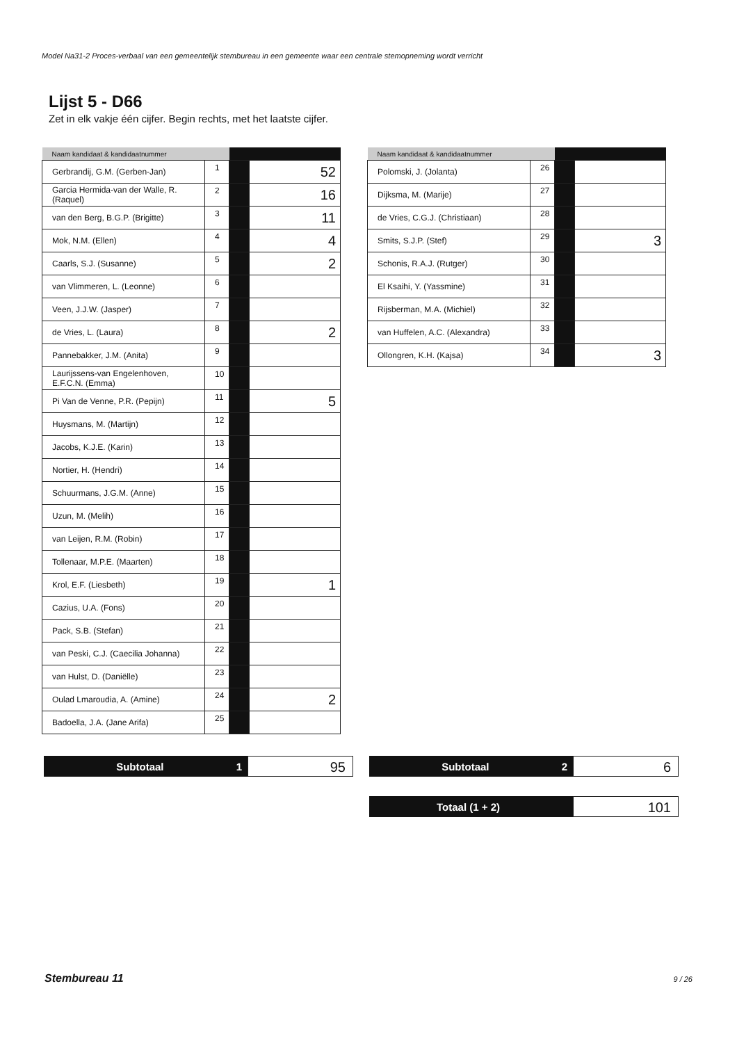Model Na31-2 Proces-verbaal van een gemeentelijk stembureau in een gemeente waar een centrale stemopneming wordt verricht
Lijst 5 - D66
Zet in elk vakje één cijfer. Begin rechts, met het laatste cijfer.
| Naam kandidaat & kandidaatnummer | | | |
| --- | --- | --- | --- |
| Gerbrandij, G.M. (Gerben-Jan) | 1 | | 52 |
| Garcia Hermida-van der Walle, R. (Raquel) | 2 | | 16 |
| van den Berg, B.G.P. (Brigitte) | 3 | | 11 |
| Mok, N.M. (Ellen) | 4 | | 4 |
| Caarls, S.J. (Susanne) | 5 | | 2 |
| van Vlimmeren, L. (Leonne) | 6 | | |
| Veen, J.J.W. (Jasper) | 7 | | |
| de Vries, L. (Laura) | 8 | | 2 |
| Pannebakker, J.M. (Anita) | 9 | | |
| Laurijssens-van Engelenhoven, E.F.C.N. (Emma) | 10 | | |
| Pi Van de Venne, P.R. (Pepijn) | 11 | | 5 |
| Huysmans, M. (Martijn) | 12 | | |
| Jacobs, K.J.E. (Karin) | 13 | | |
| Nortier, H. (Hendri) | 14 | | |
| Schuurmans, J.G.M. (Anne) | 15 | | |
| Uzun, M. (Melih) | 16 | | |
| van Leijen, R.M. (Robin) | 17 | | |
| Tollenaar, M.P.E. (Maarten) | 18 | | |
| Krol, E.F. (Liesbeth) | 19 | | 1 |
| Cazius, U.A. (Fons) | 20 | | |
| Pack, S.B. (Stefan) | 21 | | |
| van Peski, C.J. (Caecilia Johanna) | 22 | | |
| van Hulst, D. (Daniëlle) | 23 | | |
| Oulad Lmaroudia, A. (Amine) | 24 | | 2 |
| Badoella, J.A. (Jane Arifa) | 25 | | |
| Naam kandidaat & kandidaatnummer | | | |
| --- | --- | --- | --- |
| Polomski, J. (Jolanta) | 26 | | |
| Dijksma, M. (Marije) | 27 | | |
| de Vries, C.G.J. (Christiaan) | 28 | | |
| Smits, S.J.P. (Stef) | 29 | | 3 |
| Schonis, R.A.J. (Rutger) | 30 | | |
| El Ksaihi, Y. (Yassmine) | 31 | | |
| Rijsberman, M.A. (Michiel) | 32 | | |
| van Huffelen, A.C. (Alexandra) | 33 | | |
| Ollongren, K.H. (Kajsa) | 34 | | 3 |
Subtotaal 1
95
Subtotaal 2
6
Totaal (1 + 2)
101
Stembureau 11 9 / 26